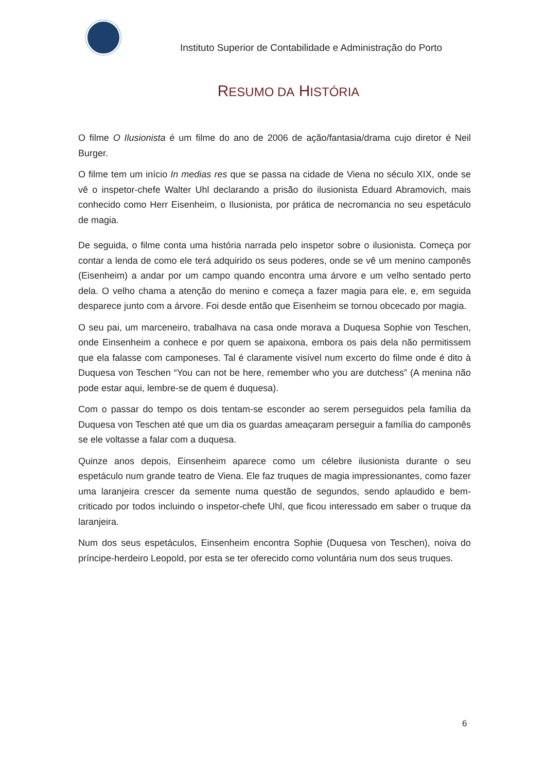Instituto Superior de Contabilidade e Administração do Porto
RESUMO DA HISTÓRIA
O filme O Ilusionista é um filme do ano de 2006 de ação/fantasia/drama cujo diretor é Neil Burger.
O filme tem um início In medias res que se passa na cidade de Viena no século XIX, onde se vê o inspetor-chefe Walter Uhl declarando a prisão do ilusionista Eduard Abramovich, mais conhecido como Herr Eisenheim, o Ilusionista, por prática de necromancia no seu espetáculo de magia.
De seguida, o filme conta uma história narrada pelo inspetor sobre o ilusionista. Começa por contar a lenda de como ele terá adquirido os seus poderes, onde se vê um menino camponês (Eisenheim) a andar por um campo quando encontra uma árvore e um velho sentado perto dela. O velho chama a atenção do menino e começa a fazer magia para ele, e, em seguida desparece junto com a árvore. Foi desde então que Eisenheim se tornou obcecado por magia.
O seu pai, um marceneiro, trabalhava na casa onde morava a Duquesa Sophie von Teschen, onde Einsenheim a conhece e por quem se apaixona, embora os pais dela não permitissem que ela falasse com camponeses. Tal é claramente visível num excerto do filme onde é dito à Duquesa von Teschen “You can not be here, remember who you are dutchess” (A menina não pode estar aqui, lembre-se de quem é duquesa).
Com o passar do tempo os dois tentam-se esconder ao serem perseguidos pela família da Duquesa von Teschen até que um dia os guardas ameaçaram perseguir a família do camponês se ele voltasse a falar com a duquesa.
Quinze anos depois, Einsenheim aparece como um célebre ilusionista durante o seu espetáculo num grande teatro de Viena. Ele faz truques de magia impressionantes, como fazer uma laranjeira crescer da semente numa questão de segundos, sendo aplaudido e bem-criticado por todos incluindo o inspetor-chefe Uhl, que ficou interessado em saber o truque da laranjeira.
Num dos seus espetáculos, Einsenheim encontra Sophie (Duquesa von Teschen), noiva do príncipe-herdeiro Leopold, por esta se ter oferecido como voluntária num dos seus truques.
6